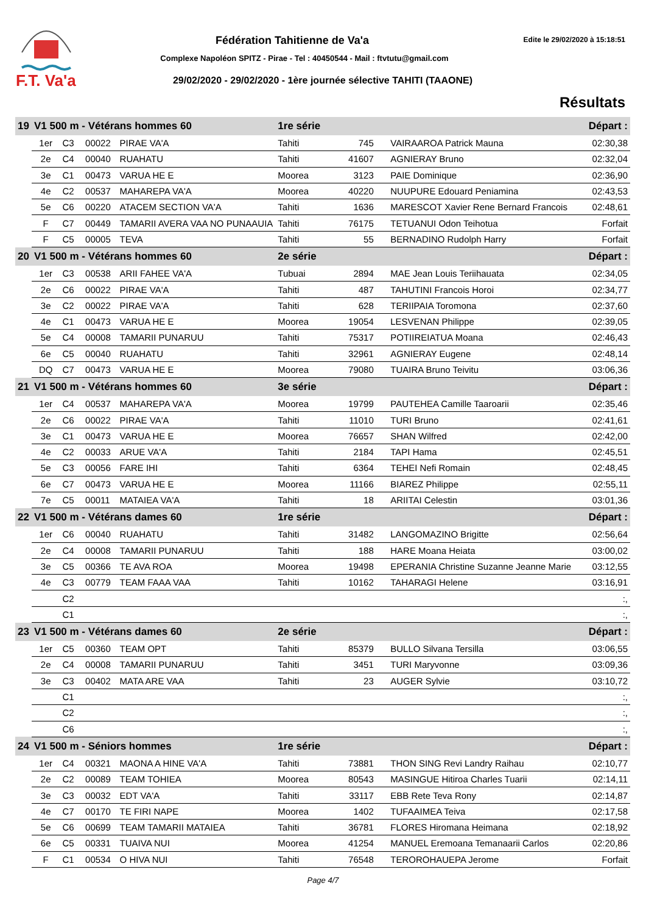F.T. Va'a
Fédération Tahitienne de Va'a Edite le 29/02/2020 à 15:18:51
Complexe Napoléon SPITZ - Pirae - Tel : 40450544 - Mail : ftvtutu@gmail.com
29/02/2020 - 29/02/2020 - 1ère journée sélective TAHITI (TAAONE)
Résultats
| 19 | V1 500 m - Vétérans hommes 60 | | | | 1re série | | | | Départ : |
| | 1er | C3 | 00022 | PIRAE VA'A | Tahiti | 745 | | VAIRAAROA Patrick Mauna | 02:30,38 |
| | 2e | C4 | 00040 | RUAHATU | Tahiti | 41607 | | AGNIERAY Bruno | 02:32,04 |
| | 3e | C1 | 00473 | VARUA HE E | Moorea | 3123 | | PAIE Dominique | 02:36,90 |
| | 4e | C2 | 00537 | MAHAREPA VA'A | Moorea | 40220 | | NUUPURE Edouard Peniamina | 02:43,53 |
| | 5e | C6 | 00220 | ATACEM SECTION VA'A | Tahiti | 1636 | | MARESCOT Xavier Rene Bernard Francois | 02:48,61 |
| | F | C7 | 00449 | TAMARII AVERA VAA NO PUNAAUIA | Tahiti | 76175 | | TETUANUI Odon Teihotua | Forfait |
| | F | C5 | 00005 | TEVA | Tahiti | 55 | | BERNADINO Rudolph Harry | Forfait |
| 20 | V1 500 m - Vétérans hommes 60 | | | | 2e série | | | | Départ : |
| | 1er | C3 | 00538 | ARII FAHEE VA'A | Tubuai | 2894 | | MAE Jean Louis Teriihauata | 02:34,05 |
| | 2e | C6 | 00022 | PIRAE VA'A | Tahiti | 487 | | TAHUTINI Francois Horoi | 02:34,77 |
| | 3e | C2 | 00022 | PIRAE VA'A | Tahiti | 628 | | TERIIPAIA Toromona | 02:37,60 |
| | 4e | C1 | 00473 | VARUA HE E | Moorea | 19054 | | LESVENAN Philippe | 02:39,05 |
| | 5e | C4 | 00008 | TAMARII PUNARUU | Tahiti | 75317 | | POTIIREIATUA Moana | 02:46,43 |
| | 6e | C5 | 00040 | RUAHATU | Tahiti | 32961 | | AGNIERAY Eugene | 02:48,14 |
| | DQ | C7 | 00473 | VARUA HE E | Moorea | 79080 | | TUAIRA Bruno Teivitu | 03:06,36 |
| 21 | V1 500 m - Vétérans hommes 60 | | | | 3e série | | | | Départ : |
| | 1er | C4 | 00537 | MAHAREPA VA'A | Moorea | 19799 | | PAUTEHEA Camille Taaroarii | 02:35,46 |
| | 2e | C6 | 00022 | PIRAE VA'A | Tahiti | 11010 | | TURI Bruno | 02:41,61 |
| | 3e | C1 | 00473 | VARUA HE E | Moorea | 76657 | | SHAN Wilfred | 02:42,00 |
| | 4e | C2 | 00033 | ARUE VA'A | Tahiti | 2184 | | TAPI Hama | 02:45,51 |
| | 5e | C3 | 00056 | FARE IHI | Tahiti | 6364 | | TEHEI Nefi Romain | 02:48,45 |
| | 6e | C7 | 00473 | VARUA HE E | Moorea | 11166 | | BIAREZ Philippe | 02:55,11 |
| | 7e | C5 | 00011 | MATAIEA VA'A | Tahiti | 18 | | ARIITAI Celestin | 03:01,36 |
| 22 | V1 500 m - Vétérans dames 60 | | | | 1re série | | | | Départ : |
| | 1er | C6 | 00040 | RUAHATU | Tahiti | 31482 | | LANGOMAZINO Brigitte | 02:56,64 |
| | 2e | C4 | 00008 | TAMARII PUNARUU | Tahiti | 188 | | HARE Moana Heiata | 03:00,02 |
| | 3e | C5 | 00366 | TE AVA ROA | Moorea | 19498 | | EPERANIA Christine Suzanne Jeanne Marie | 03:12,55 |
| | 4e | C3 | 00779 | TEAM FAAA VAA | Tahiti | 10162 | | TAHARAGI Helene | 03:16,91 |
| | | C2 | | | | | | | :, |
| | | C1 | | | | | | | :, |
| 23 | V1 500 m - Vétérans dames 60 | | | | 2e série | | | | Départ : |
| | 1er | C5 | 00360 | TEAM OPT | Tahiti | 85379 | | BULLO Silvana Tersilla | 03:06,55 |
| | 2e | C4 | 00008 | TAMARII PUNARUU | Tahiti | 3451 | | TURI Maryvonne | 03:09,36 |
| | 3e | C3 | 00402 | MATA ARE VAA | Tahiti | 23 | | AUGER Sylvie | 03:10,72 |
| | | C1 | | | | | | | :, |
| | | C2 | | | | | | | :, |
| | | C6 | | | | | | | :, |
| 24 | V1 500 m - Séniors hommes | | | | 1re série | | | | Départ : |
| | 1er | C4 | 00321 | MAONA A HINE VA'A | Tahiti | 73881 | | THON SING Revi Landry Raihau | 02:10,77 |
| | 2e | C2 | 00089 | TEAM TOHIEA | Moorea | 80543 | | MASINGUE Hitiroa Charles Tuarii | 02:14,11 |
| | 3e | C3 | 00032 | EDT VA'A | Tahiti | 33117 | | EBB Rete Teva Rony | 02:14,87 |
| | 4e | C7 | 00170 | TE FIRI NAPE | Moorea | 1402 | | TUFAAIMEA Teiva | 02:17,58 |
| | 5e | C6 | 00699 | TEAM TAMARII MATAIEA | Tahiti | 36781 | | FLORES Hiromana Heimana | 02:18,92 |
| | 6e | C5 | 00331 | TUAIVA NUI | Moorea | 41254 | | MANUEL Eremoana Temanaarii Carlos | 02:20,86 |
| | F | C1 | 00534 | O HIVA NUI | Tahiti | 76548 | | TEROROHAUEPA Jerome | Forfait |
Page 4/7